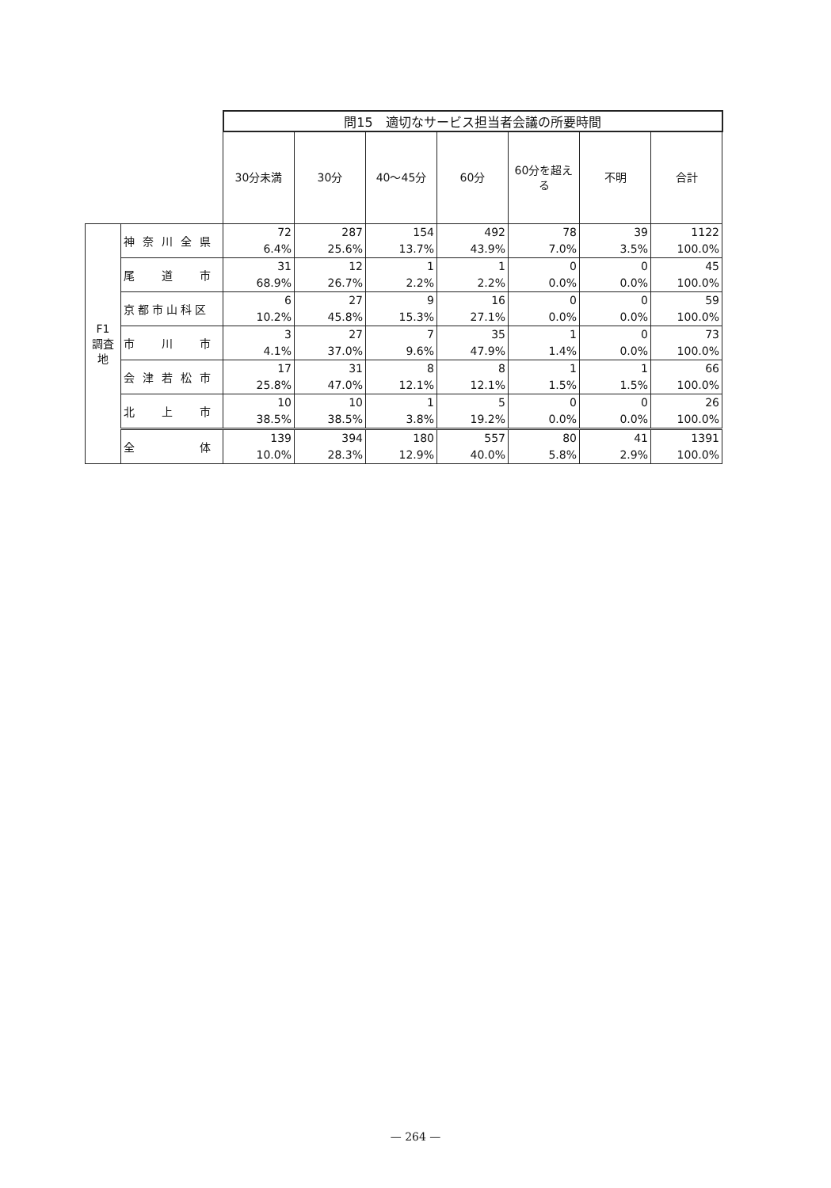| | | 問15 適切なサービス担当者会議の所要時間 | | | | | | |
| | | 30分未満 | 30分 | 40〜45分 | 60分 | 60分を超える | 不明 | 合計 |
| F1 調査地 | 神奈川全県 | 72 6.4% | 287 25.6% | 154 13.7% | 492 43.9% | 78 7.0% | 39 3.5% | 1122 100.0% |
| | 尾 道 市 | 31 68.9% | 12 26.7% | 1 2.2% | 1 2.2% | 0 0.0% | 0 0.0% | 45 100.0% |
| | 京都市山科区 | 6 10.2% | 27 45.8% | 9 15.3% | 16 27.1% | 0 0.0% | 0 0.0% | 59 100.0% |
| | 市 川 市 | 3 4.1% | 27 37.0% | 7 9.6% | 35 47.9% | 1 1.4% | 0 0.0% | 73 100.0% |
| | 会津若松市 | 17 25.8% | 31 47.0% | 8 12.1% | 8 12.1% | 1 1.5% | 1 1.5% | 66 100.0% |
| | 北 上 市 | 10 38.5% | 10 38.5% | 1 3.8% | 5 19.2% | 0 0.0% | 0 0.0% | 26 100.0% |
| | 全 体 | 139 10.0% | 394 28.3% | 180 12.9% | 557 40.0% | 80 5.8% | 41 2.9% | 1391 100.0% |
— 264 —